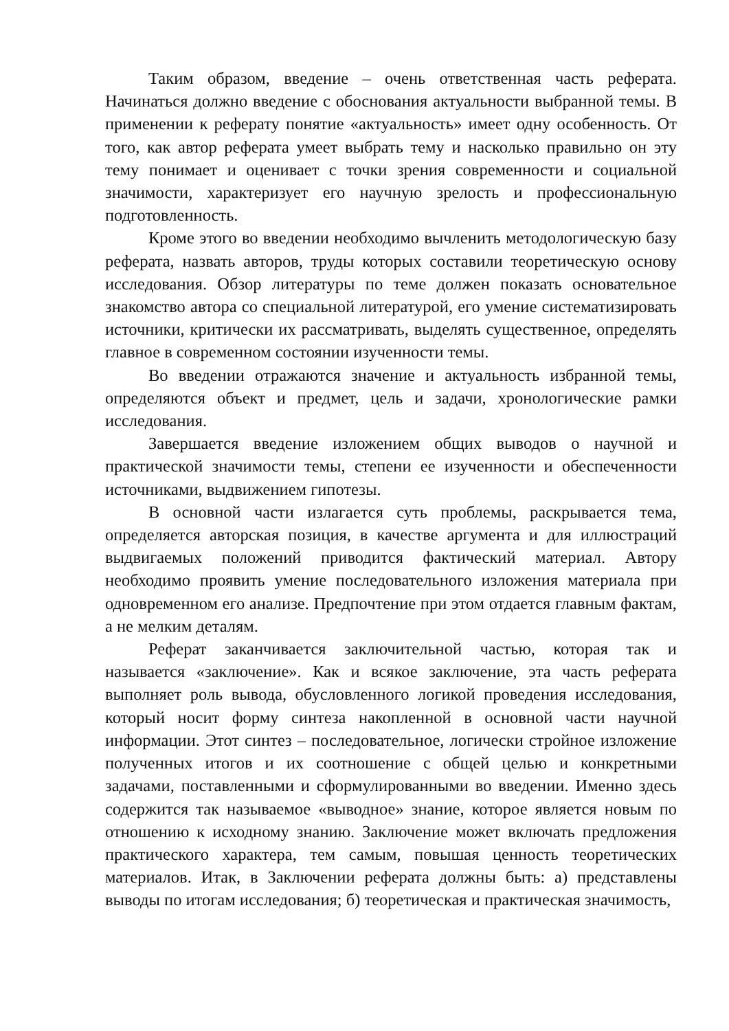Таким образом, введение – очень ответственная часть реферата. Начинаться должно введение с обоснования актуальности выбранной темы. В применении к реферату понятие «актуальность» имеет одну особенность. От того, как автор реферата умеет выбрать тему и насколько правильно он эту тему понимает и оценивает с точки зрения современности и социальной значимости, характеризует его научную зрелость и профессиональную подготовленность.
Кроме этого во введении необходимо вычленить методологическую базу реферата, назвать авторов, труды которых составили теоретическую основу исследования. Обзор литературы по теме должен показать основательное знакомство автора со специальной литературой, его умение систематизировать источники, критически их рассматривать, выделять существенное, определять главное в современном состоянии изученности темы.
Во введении отражаются значение и актуальность избранной темы, определяются объект и предмет, цель и задачи, хронологические рамки исследования.
Завершается введение изложением общих выводов о научной и практической значимости темы, степени ее изученности и обеспеченности источниками, выдвижением гипотезы.
В основной части излагается суть проблемы, раскрывается тема, определяется авторская позиция, в качестве аргумента и для иллюстраций выдвигаемых положений приводится фактический материал. Автору необходимо проявить умение последовательного изложения материала при одновременном его анализе. Предпочтение при этом отдается главным фактам, а не мелким деталям.
Реферат заканчивается заключительной частью, которая так и называется «заключение». Как и всякое заключение, эта часть реферата выполняет роль вывода, обусловленного логикой проведения исследования, который носит форму синтеза накопленной в основной части научной информации. Этот синтез – последовательное, логически стройное изложение полученных итогов и их соотношение с общей целью и конкретными задачами, поставленными и сформулированными во введении. Именно здесь содержится так называемое «выводное» знание, которое является новым по отношению к исходному знанию. Заключение может включать предложения практического характера, тем самым, повышая ценность теоретических материалов. Итак, в Заключении реферата должны быть: а) представлены выводы по итогам исследования; б) теоретическая и практическая значимость,